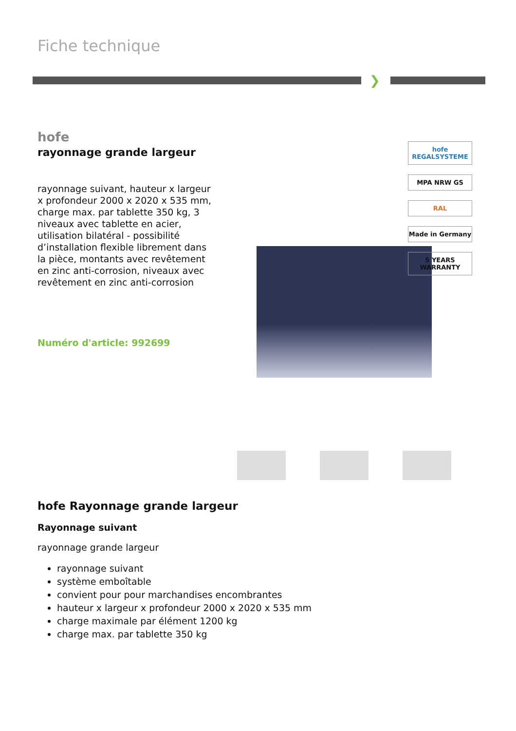Fiche technique
❯
hofe
rayonnage grande largeur
rayonnage suivant, hauteur x largeur x profondeur 2000 x 2020 x 535 mm, charge max. par tablette 350 kg, 3 niveaux avec tablette en acier, utilisation bilatéral - possibilité d’installation flexible librement dans la pièce, montants avec revêtement en zinc anti-corrosion, niveaux avec revêtement en zinc anti-corrosion
Numéro d'article: 992699
hofe Rayonnage grande largeur
Rayonnage suivant
rayonnage grande largeur
rayonnage suivant
système emboîtable
convient pour pour marchandises encombrantes
hauteur x largeur x profondeur 2000 x 2020 x 535 mm
charge maximale par élément 1200 kg
charge max. par tablette 350 kg
hofe
REGALSYSTEME
MPA NRW GS
RAL
Made in Germany
5 YEARS WARRANTY